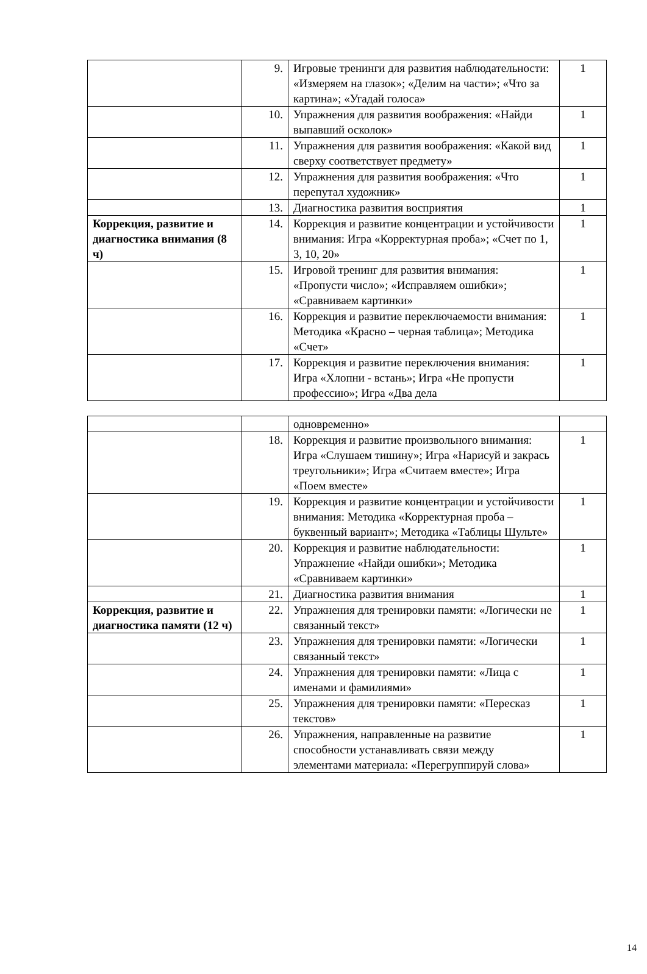| | 9. | Игровые тренинги для развития наблюдательности: «Измеряем на глазок»; «Делим на части»; «Что за картина»; «Угадай голоса» | 1 |
| | 10. | Упражнения для развития воображения: «Найди выпавший осколок» | 1 |
| | 11. | Упражнения для развития воображения: «Какой вид сверху соответствует предмету» | 1 |
| | 12. | Упражнения для развития воображения: «Что перепутал художник» | 1 |
| | 13. | Диагностика развития восприятия | 1 |
| Коррекция, развитие и диагностика внимания (8 ч) | 14. | Коррекция и развитие концентрации и устойчивости внимания: Игра «Корректурная проба»; «Счет по 1, 3, 10, 20» | 1 |
| | 15. | Игровой тренинг для развития внимания: «Пропусти число»; «Исправляем ошибки»; «Сравниваем картинки» | 1 |
| | 16. | Коррекция и развитие переключаемости внимания: Методика «Красно – черная таблица»; Методика «Счет» | 1 |
| | 17. | Коррекция и развитие переключения внимания: Игра «Хлопни - встань»; Игра «Не пропусти профессию»; Игра «Два дела | 1 |
| | | одновременно» | |
| | 18. | Коррекция и развитие произвольного внимания: Игра «Слушаем тишину»; Игра «Нарисуй и закрась треугольники»; Игра «Считаем вместе»; Игра «Поем вместе» | 1 |
| | 19. | Коррекция и развитие концентрации и устойчивости внимания: Методика «Корректурная проба – буквенный вариант»; Методика «Таблицы Шульте» | 1 |
| | 20. | Коррекция и развитие наблюдательности: Упражнение «Найди ошибки»; Методика «Сравниваем картинки» | 1 |
| | 21. | Диагностика развития внимания | 1 |
| Коррекция, развитие и диагностика памяти (12 ч) | 22. | Упражнения для тренировки памяти: «Логически не связанный текст» | 1 |
| | 23. | Упражнения для тренировки памяти: «Логически связанный текст» | 1 |
| | 24. | Упражнения для тренировки памяти: «Лица с именами и фамилиями» | 1 |
| | 25. | Упражнения для тренировки памяти: «Пересказ текстов» | 1 |
| | 26. | Упражнения, направленные на развитие способности устанавливать связи между элементами материала: «Перегруппируй слова» | 1 |
14